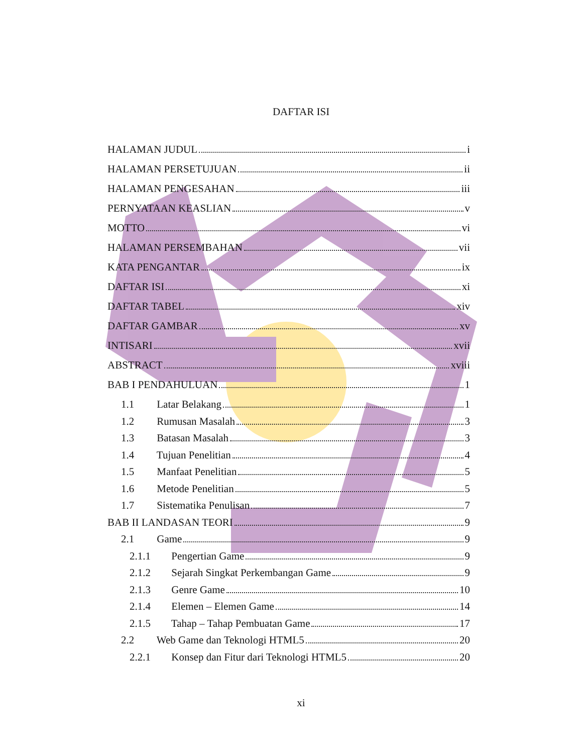DAFTAR ISI
HALAMAN JUDUL i
HALAMAN PERSETUJUAN ii
HALAMAN PENGESAHAN iii
PERNYATAAN KEASLIAN v
MOTTO vi
HALAMAN PERSEMBAHAN vii
KATA PENGANTAR ix
DAFTAR ISI xi
DAFTAR TABEL xiv
DAFTAR GAMBAR xv
INTISARI xvii
ABSTRACT xviii
BAB I PENDAHULUAN 1
1.1 Latar Belakang 1
1.2 Rumusan Masalah 3
1.3 Batasan Masalah 3
1.4 Tujuan Penelitian 4
1.5 Manfaat Penelitian 5
1.6 Metode Penelitian 5
1.7 Sistematika Penulisan 7
BAB II LANDASAN TEORI 9
2.1 Game 9
2.1.1 Pengertian Game 9
2.1.2 Sejarah Singkat Perkembangan Game 9
2.1.3 Genre Game 10
2.1.4 Elemen – Elemen Game 14
2.1.5 Tahap – Tahap Pembuatan Game 17
2.2 Web Game dan Teknologi HTML5 20
2.2.1 Konsep dan Fitur dari Teknologi HTML5 20
xi